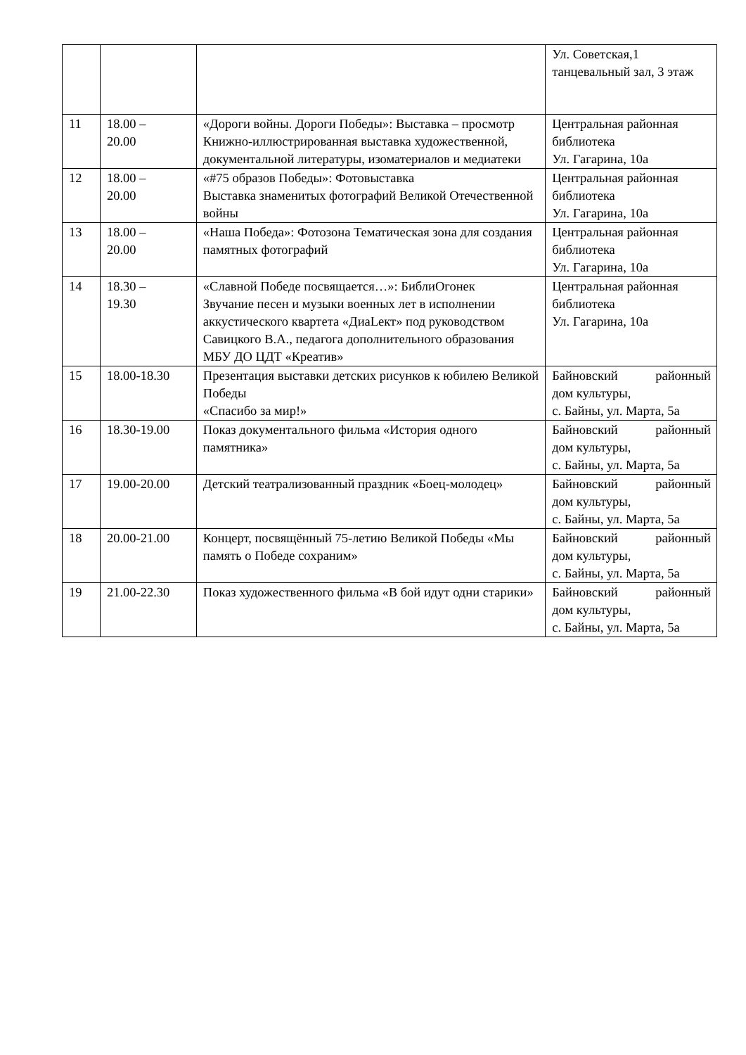| | | | Ул. Советская,1 танцевальный зал, 3 этаж |
| 11 | 18.00 – 20.00 | «Дороги войны. Дороги Победы»: Выставка – просмотр Книжно-иллюстрированная выставка художественной, документальной литературы, изоматериалов и медиатеки | Центральная районная библиотека Ул. Гагарина, 10а |
| 12 | 18.00 – 20.00 | «#75 образов Победы»: Фотовыставка Выставка знаменитых фотографий Великой Отечественной войны | Центральная районная библиотека Ул. Гагарина, 10а |
| 13 | 18.00 – 20.00 | «Наша Победа»: Фотозона Тематическая зона для создания памятных фотографий | Центральная районная библиотека Ул. Гагарина, 10а |
| 14 | 18.30 – 19.30 | «Славной Победе посвящается…»: БиблиОгонек Звучание песен и музыки военных лет в исполнении аккустического квартета «ДиаLект» под руководством Савицкого В.А., педагога дополнительного образования МБУ ДО ЦДТ «Креатив» | Центральная районная библиотека Ул. Гагарина, 10а |
| 15 | 18.00-18.30 | Презентация выставки детских рисунков к юбилею Великой Победы «Спасибо за мир!» | Байновский районный дом культуры, с. Байны, ул. Марта, 5а |
| 16 | 18.30-19.00 | Показ документального фильма «История одного памятника» | Байновский районный дом культуры, с. Байны, ул. Марта, 5а |
| 17 | 19.00-20.00 | Детский театрализованный праздник «Боец-молодец» | Байновский районный дом культуры, с. Байны, ул. Марта, 5а |
| 18 | 20.00-21.00 | Концерт, посвящённый 75-летию Великой Победы «Мы память о Победе сохраним» | Байновский районный дом культуры, с. Байны, ул. Марта, 5а |
| 19 | 21.00-22.30 | Показ художественного фильма «В бой идут одни старики» | Байновский районный дом культуры, с. Байны, ул. Марта, 5а |